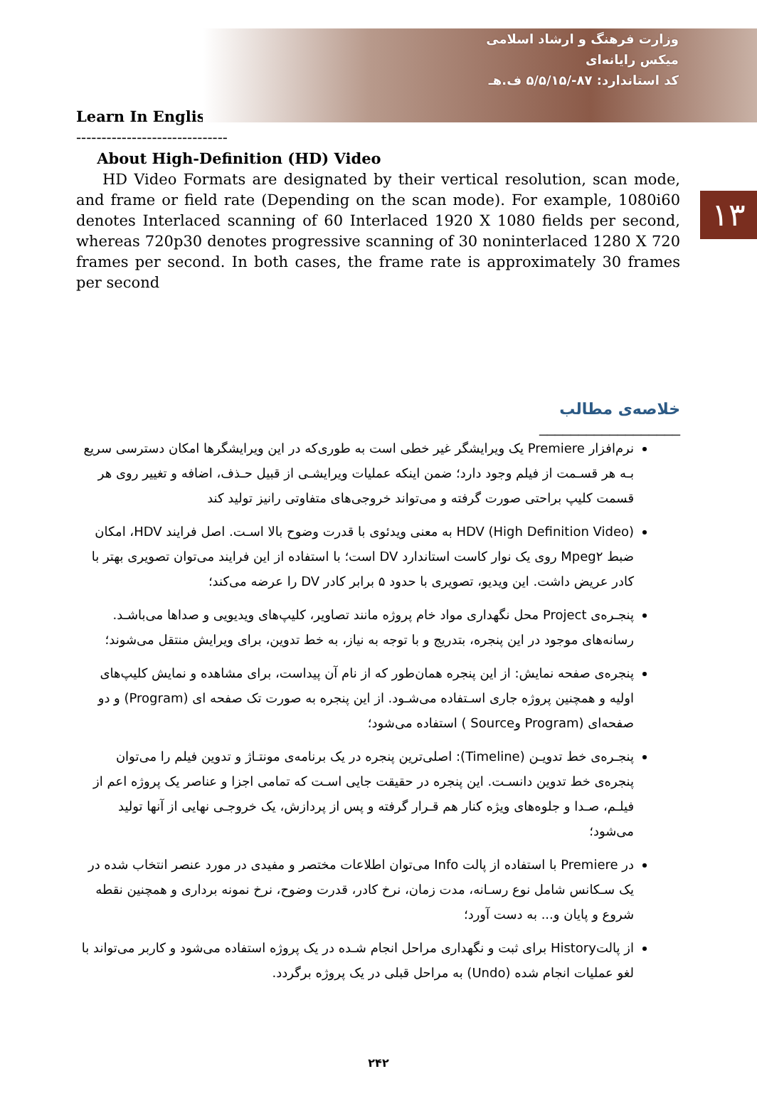وزارت فرهنگ و ارشاد اسلامی
میکس رایانه‌ای
کد استاندارد: ۸۷-/۵/۵/۱۵ ف.هـ
۱۳
Learn In English
------------------------------
About High-Definition (HD) Video
HD Video Formats are designated by their vertical resolution, scan mode, and frame or field rate (Depending on the scan mode). For example, 1080i60 denotes Interlaced scanning of 60 Interlaced 1920 X 1080 fields per second, whereas 720p30 denotes progressive scanning of 30 noninterlaced 1280 X 720 frames per second. In both cases, the frame rate is approximately 30 frames per second
خلاصه‌ی مطالب
__________________
نرم‌افزار Premiere یک ویرایشگر غیر خطی است به طوری‌که در این ویرایشگرها امکان دسترسی سریع بـه هر قسـمت از فیلم وجود دارد؛ ضمن اینکه عملیات ویرایشـی از قبیل حـذف، اضافه و تغییر روی هر قسمت کلیپ براحتی صورت گرفته و می‌تواند خروجی‌های متفاوتی رانیز تولید کند
HDV (High Definition Video) به معنی ویدئوی با قدرت وضوح بالا اسـت. اصل فرایند HDV، امکان ضبط Mpeg۲ روی یک نوار کاست استاندارد DV است؛ با استفاده از این فرایند می‌توان تصویری بهتر با کادر عریض داشت. این ویدیو، تصویری با حدود ۵ برابر کادر DV را عرضه می‌کند؛
پنجـره‌ی Project محل نگهداری مواد خام پروژه مانند تصاویر، کلیپ‌های ویدیویی و صداها می‌باشـد. رسانه‌های موجود در این پنجره، بتدریج و با توجه به نیاز، به خط تدوین، برای ویرایش منتقل می‌شوند؛
پنجره‌ی صفحه نمایش: از این پنجره همان‌طور که از نام آن پیداست، برای مشاهده و نمایش کلیپ‌های اولیه و همچنین پروژه جاری اسـتفاده می‌شـود. از این پنجره به صورت تک صفحه ای (Program) و دو صفحه‌ای (Program وSource ) استفاده می‌شود؛
پنجـره‌ی خط تدویـن (Timeline): اصلی‌ترین پنجره در یک برنامه‌ی مونتـاژ و تدوین فیلم را می‌توان پنجره‌ی خط تدوین دانسـت. این پنجره در حقیقت جایی اسـت که تمامی اجزا و عناصر یک پروژه اعم از فیلـم، صـدا و جلوه‌های ویژه کنار هم قـرار گرفته و پس از پردازش، یک خروجـی نهایی از آنها تولید می‌شود؛
در Premiere با استفاده از پالت Info می‌توان اطلاعات مختصر و مفیدی در مورد عنصر انتخاب شده در یک سـکانس شامل نوع رسـانه، مدت زمان، نرخ کادر، قدرت وضوح، نرخ نمونه برداری و همچنین نقطه شروع و پایان و... به دست آورد؛
از پالتHistory برای ثبت و نگهداری مراحل انجام شـده در یک پروژه استفاده می‌شود و کاربر می‌تواند با لغو عملیات انجام شده (Undo) به مراحل قبلی در یک پروژه برگردد.
۲۴۲